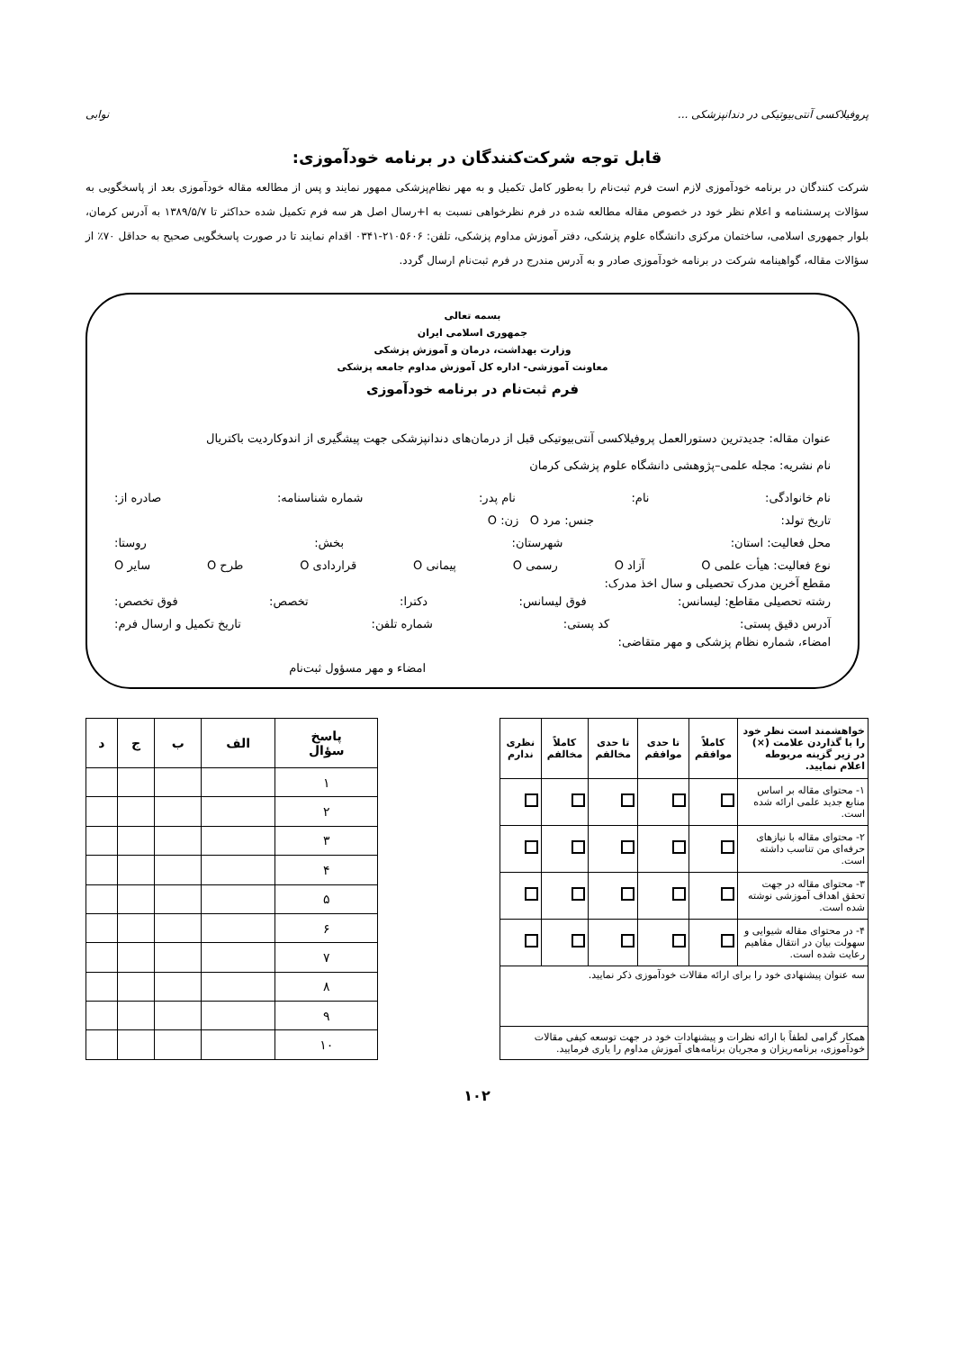پروفیلاکسی آنتی‌بیوتیکی در دندانپزشکی ... نوابی
قابل توجه شرکت‌کنندگان در برنامه خودآموزی:
شرکت کنندگان در برنامه خودآموزی لازم است فرم ثبت‌نام را به‌طور کامل تکمیل و به مهر نظام‌پزشکی ممهور نمایند و پس از مطالعه مقاله خودآموزی بعد از پاسخگویی به سؤالات پرسشنامه و اعلام نظر خود در خصوص مقاله مطالعه شده در فرم نظرخواهی نسبت به ا+رسال اصل هر سه فرم تکمیل شده حداکثر تا ۱۳۸۹/۵/۷ به آدرس کرمان، بلوار جمهوری اسلامی، ساختمان مرکزی دانشگاه علوم پزشکی، دفتر آموزش مداوم پزشکی، تلفن: ۲۱۰۵۶۰۶-۰۳۴۱ اقدام نمایند تا در صورت پاسخگویی صحیح به حداقل ۷۰٪ از سؤالات مقاله، گواهینامه شرکت در برنامه خودآموزی صادر و به آدرس مندرج در فرم ثبت‌نام ارسال گردد.
بسمه تعالی
جمهوری اسلامی ایران
وزارت بهداشت، درمان و آموزش پزشکی
معاونت آموزشی- اداره کل آموزش مداوم جامعه پزشکی
فرم ثبت‌نام در برنامه خودآموزی
عنوان مقاله: جدیدترین دستورالعمل پروفیلاکسی آنتی‌بیوتیکی قبل از درمان‌های دندانپزشکی جهت پیشگیری از اندوکاردیت باکتریال
نام نشریه: مجله علمی–پژوهشی دانشگاه علوم پزشکی کرمان
نام خانوادگی: نام: نام پدر: شماره شناسنامه: صادره از:
تاریخ تولد: جنس: مرد O زن: O
محل فعالیت: استان: شهرستان: بخش: روستا:
نوع فعالیت: هیأت علمی O آزاد O رسمی O پیمانی O قراردادی O طرح O سایر O
مقطع آخرین مدرک تحصیلی و سال اخذ مدرک:
رشته تحصیلی مقاطع: لیسانس: فوق لیسانس: دکترا: تخصص: فوق تخصص:
آدرس دقیق پستی: کد پستی: شماره تلفن: تاریخ تکمیل و ارسال فرم:
امضاء، شماره نظام پزشکی و مهر متقاضی:
امضاء و مهر مسؤول ثبت‌نام
| خواهشمند است نظر خود را با گذاردن علامت (×) در زیر گزینه مربوطه اعلام نمایید. | کاملاً موافقم | تا حدی موافقم | تا حدی مخالفم | کاملاً مخالفم | نظری ندارم |
| --- | --- | --- | --- | --- | --- |
| ۱- محتوای مقاله بر اساس منابع جدید علمی ارائه شده است. | | | | | |
| ۲- محتوای مقاله با نیازهای حرفه‌ای من تناسب داشته است. | | | | | |
| ۳- محتوای مقاله در جهت تحقق اهداف آموزشی نوشته شده است. | | | | | |
| ۴- در محتوای مقاله شیوایی و سهولت بیان در انتقال مفاهیم رعایت شده است. | | | | | |
| سه عنوان پیشنهادی خود را برای ارائه مقالات خودآموزی ذکر نمایید. | | | | | |
| همکار گرامی لطفاً با ارائه نظرات و پیشنهادات خود در جهت توسعه کیفی مقالات خودآموزی، برنامه‌ریزان و مجریان برنامه‌های آموزش مداوم را یاری فرمایید. | | | | | |
| پاسخ سؤال | الف | ب | ج | د |
| --- | --- | --- | --- | --- |
| ۱ | | | | |
| ۲ | | | | |
| ۳ | | | | |
| ۴ | | | | |
| ۵ | | | | |
| ۶ | | | | |
| ۷ | | | | |
| ۸ | | | | |
| ۹ | | | | |
| ۱۰ | | | | |
۱۰۲